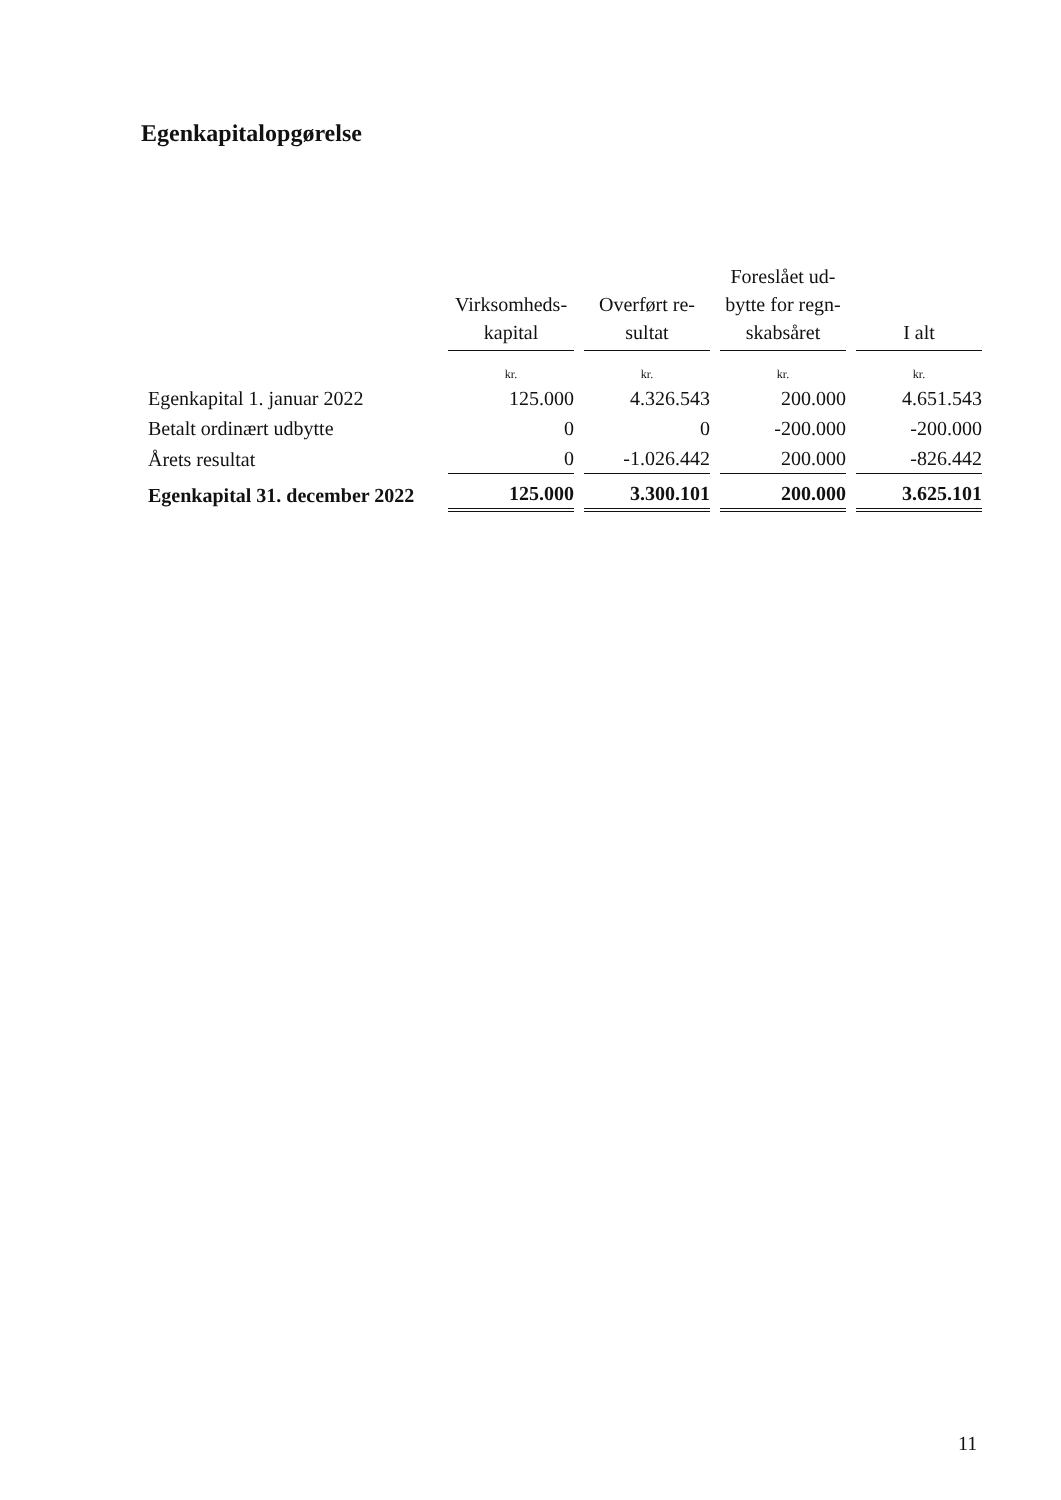Egenkapitalopgørelse
| | Virksomheds- kapital | Overført re- sultat | Foreslået ud- bytte for regn- skabsåret | I alt |
| --- | --- | --- | --- | --- |
| | kr. | kr. | kr. | kr. |
| Egenkapital 1. januar 2022 | 125.000 | 4.326.543 | 200.000 | 4.651.543 |
| Betalt ordinært udbytte | 0 | 0 | -200.000 | -200.000 |
| Årets resultat | 0 | -1.026.442 | 200.000 | -826.442 |
| Egenkapital 31. december 2022 | 125.000 | 3.300.101 | 200.000 | 3.625.101 |
11